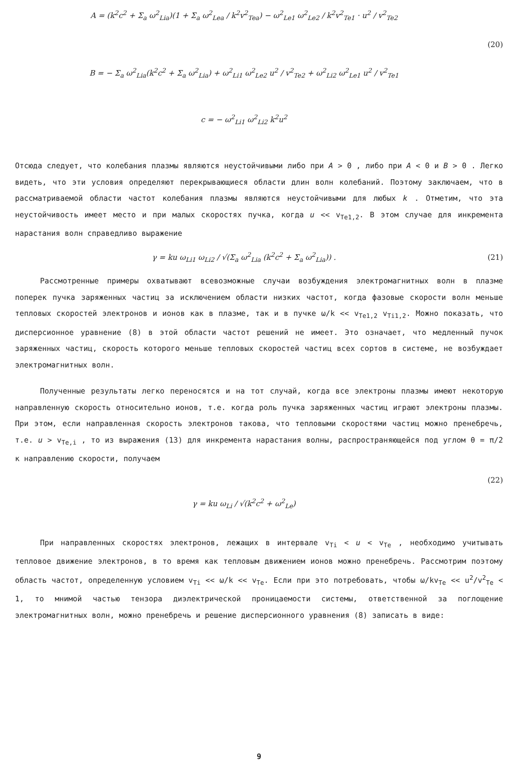A = (k<sup>2</sup>c<sup>2</sup> + Σ<sub>a</sub> ω<sup>2</sup><sub>Lia</sub>)(1 + Σ<sub>a</sub> ω<sup>2</sup><sub>Lea</sub> / k<sup>2</sup>v<sup>2</sup><sub>Tea</sub>) − ω<sup>2</sup><sub>Le1</sub> ω<sup>2</sup><sub>Le2</sub> / k<sup>2</sup>v<sup>2</sup><sub>Te1</sub> · u<sup>2</sup> / v<sup>2</sup><sub>Te2</sub>
(20)
B = − Σ<sub>a</sub> ω<sup>2</sup><sub>Lia</sub>(k<sup>2</sup>c<sup>2</sup> + Σ<sub>a</sub> ω<sup>2</sup><sub>Lia</sub>) + ω<sup>2</sup><sub>Li1</sub> ω<sup>2</sup><sub>Le2</sub> u<sup>2</sup> / v<sup>2</sup><sub>Te2</sub> + ω<sup>2</sup><sub>Li2</sub> ω<sup>2</sup><sub>Le1</sub> u<sup>2</sup> / v<sup>2</sup><sub>Te1</sub>
c = − ω<sup>2</sup><sub>Li1</sub> ω<sup>2</sup><sub>Li2</sub> k<sup>2</sup>u<sup>2</sup>
Отсюда следует, что колебания плазмы являются неустойчивыми либо при A > 0 , либо при A < 0 и B > 0 . Легко видеть, что эти условия определяют перекрывающиеся области длин волн колебаний. Поэтому заключаем, что в рассматриваемой области частот колебания плазмы являются неустойчивыми для любых k . Отметим, что эта неустойчивость имеет место и при малых скоростях пучка, когда u << v<sub>Te1,2</sub>. В этом случае для инкремента нарастания волн справедливо выражение
γ = ku ω<sub>Li1</sub> ω<sub>Li2</sub> / √(Σ<sub>a</sub> ω<sup>2</sup><sub>Lia</sub> (k<sup>2</sup>c<sup>2</sup> + Σ<sub>a</sub> ω<sup>2</sup><sub>Lia</sub>)) .
(21)
Рассмотренные примеры охватывают всевозможные случаи возбуждения электромагнитных волн в плазме поперек пучка заряженных частиц за исключением области низких частот, когда фазовые скорости волн меньше тепловых скоростей электронов и ионов как в плазме, так и в пучке ω/k << v<sub>Te1,2</sub> v<sub>Ti1,2</sub>. Можно показать, что дисперсионное уравнение (8) в этой области частот решений не имеет. Это означает, что медленный пучок заряженных частиц, скорость которого меньше тепловых скоростей частиц всех сортов в системе, не возбуждает электромагнитных волн.
Полученные результаты легко переносятся и на тот случай, когда все электроны плазмы имеют некоторую направленную скорость относительно ионов, т.е. когда роль пучка заряженных частиц играют электроны плазмы. При этом, если направленная скорость электронов такова, что тепловыми скоростями частиц можно пренебречь, т.е. u > v<sub>Te,i</sub> , то из выражения (13) для инкремента нарастания волны, распространяющейся под углом θ = π/2 к направлению скорости, получаем
(22)
γ = ku ω<sub>Li</sub> / √(k<sup>2</sup>c<sup>2</sup> + ω<sup>2</sup><sub>Le</sub>)
При направленных скоростях электронов, лежащих в интервале v<sub>Ti</sub> < u < v<sub>Te</sub> , необходимо учитывать тепловое движение электронов, в то время как тепловым движением ионов можно пренебречь. Рассмотрим поэтому область частот, определенную условием v<sub>Ti</sub> << ω/k << v<sub>Te</sub>. Если при это потребовать, чтобы ω/kv<sub>Te</sub> << u<sup>2</sup>/v<sup>2</sup><sub>Te</sub> < 1, то мнимой частью тензора диэлектрической проницаемости системы, ответственной за поглощение электромагнитных волн, можно пренебречь и решение дисперсионного уравнения (8) записать в виде:
9